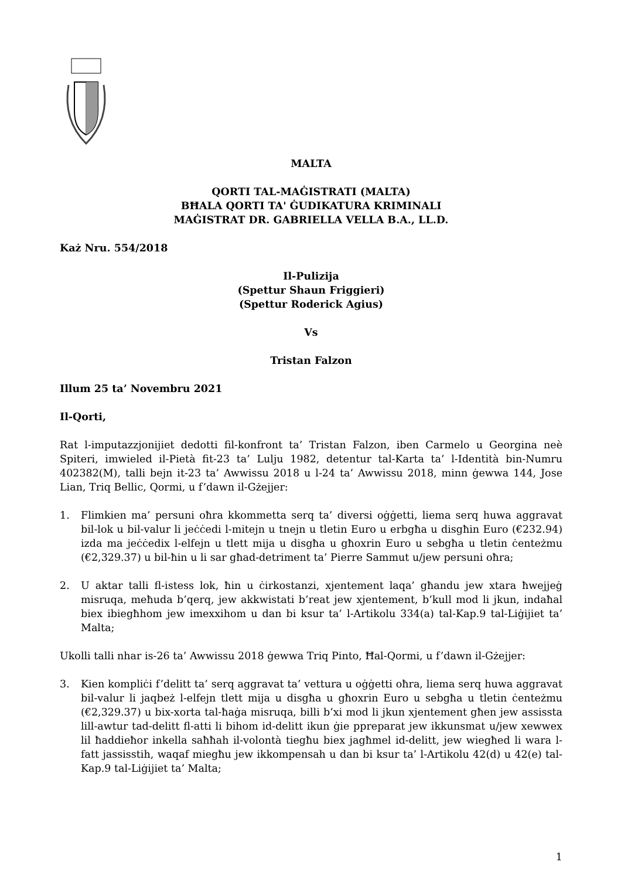MALTA
QORTI TAL-MAĠISTRATI (MALTA)
BĦALA QORTI TA' ĠUDIKATURA KRIMINALI
MAĠISTRAT DR. GABRIELLA VELLA B.A., LL.D.
Każ Nru. 554/2018
Il-Pulizija
(Spettur Shaun Friggieri)
(Spettur Roderick Agius)
Vs
Tristan Falzon
Illum 25 ta’ Novembru 2021
Il-Qorti,
Rat l-imputazzjonijiet dedotti fil-konfront ta’ Tristan Falzon, iben Carmelo u Georgina neè Spiteri, imwieled il-Pietà fit-23 ta’ Lulju 1982, detentur tal-Karta ta’ l-Identità bin-Numru 402382(M), talli bejn it-23 ta’ Awwissu 2018 u l-24 ta’ Awwissu 2018, minn ġewwa 144, Jose Lian, Triq Bellic, Qormi, u f’dawn il-Gżejjer:
1. Flimkien ma’ persuni oħra kkommetta serq ta’ diversi oġġetti, liema serq huwa aggravat bil-lok u bil-valur li jeċċedi l-mitejn u tnejn u tletin Euro u erbgħa u disgħin Euro (€232.94) izda ma jeċċedix l-elfejn u tlett mija u disgħa u għoxrin Euro u sebgħa u tletin ċenteżmu (€2,329.37) u bil-ħin u li sar għad-detriment ta’ Pierre Sammut u/jew persuni oħra;
2. U aktar talli fl-istess lok, ħin u ċirkostanzi, xjentement laqa’ għandu jew xtara ħwejjeġ misruqa, meħuda b’qerq, jew akkwistati b’reat jew xjentement, b’kull mod li jkun, indaħal biex ibiegħhom jew imexxihom u dan bi ksur ta’ l-Artikolu 334(a) tal-Kap.9 tal-Liġijiet ta’ Malta;
Ukolli talli nhar is-26 ta’ Awwissu 2018 ġewwa Triq Pinto, Ħal-Qormi, u f’dawn il-Gżejjer:
3. Kien kompliċi f’delitt ta’ serq aggravat ta’ vettura u oġġetti oħra, liema serq huwa aggravat bil-valur li jaqbeż l-elfejn tlett mija u disgħa u għoxrin Euro u sebgħa u tletin ċenteżmu (€2,329.37) u bix-xorta tal-ħaġa misruqa, billi b’xi mod li jkun xjentement għen jew assissta lill-awtur tad-delitt fl-atti li bihom id-delitt ikun ġie ppreparat jew ikkunsmat u/jew xewwex lil ħaddieħor inkella saħħah il-volontà tiegħu biex jagħmel id-delitt, jew wiegħed li wara l-fatt jassisstih, waqaf miegħu jew ikkompensah u dan bi ksur ta’ l-Artikolu 42(d) u 42(e) tal-Kap.9 tal-Liġijiet ta’ Malta;
1